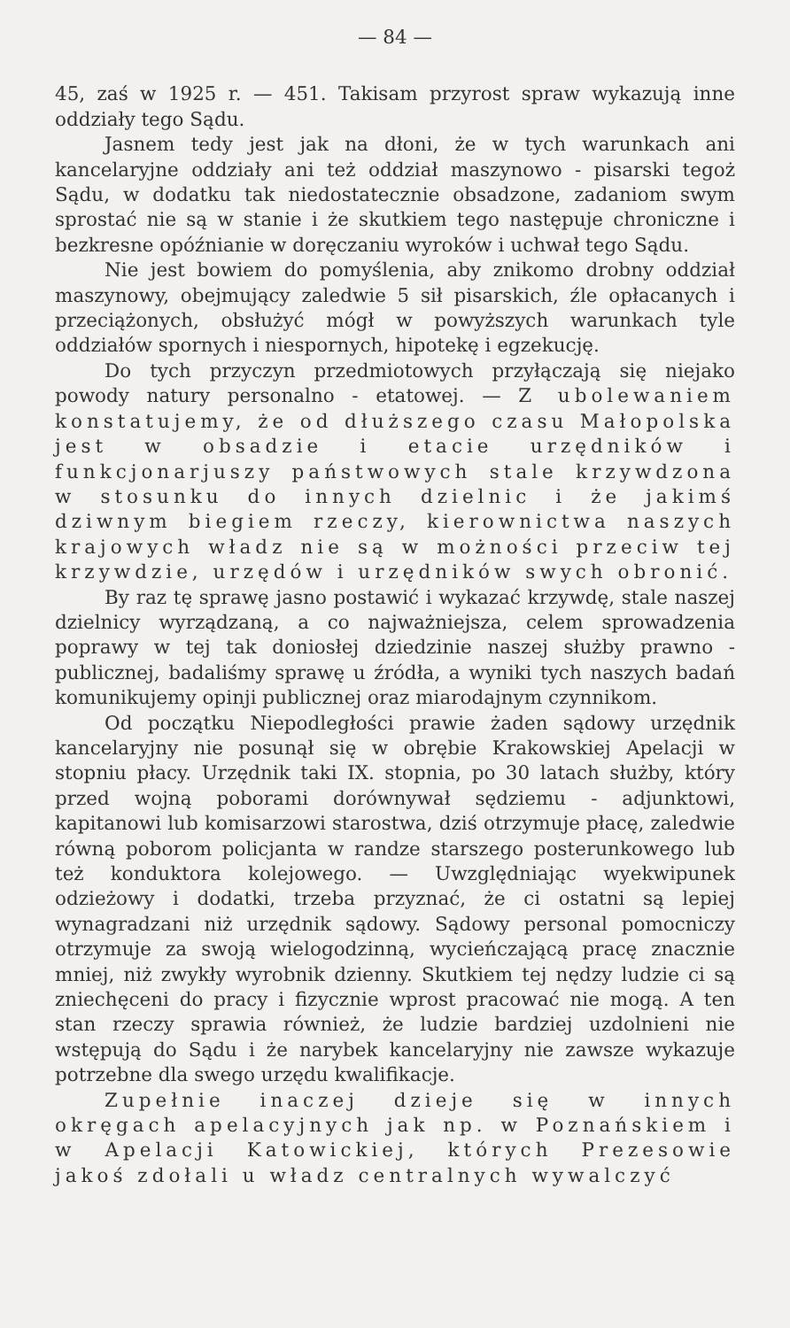— 84 —
45, zaś w 1925 r. — 451. Takisam przyrost spraw wykazują inne oddziały tego Sądu.
Jasnem tedy jest jak na dłoni, że w tych warunkach ani kancelaryjne oddziały ani też oddział maszynowo - pisarski tegoż Sądu, w dodatku tak niedostatecznie obsadzone, zadaniom swym sprostać nie są w stanie i że skutkiem tego następuje chroniczne i bezkresne opóźnianie w doręczaniu wyroków i uchwał tego Sądu.
Nie jest bowiem do pomyślenia, aby znikomo drobny oddział maszynowy, obejmujący zaledwie 5 sił pisarskich, źle opłacanych i przeciążonych, obsłużyć mógł w powyższych warunkach tyle oddziałów spornych i niespornych, hipotekę i egzekucję.
Do tych przyczyn przedmiotowych przyłączają się niejako powody natury personalno - etatowej. — Z ubolewaniem konstatujemy, że od dłuższego czasu Małopolska jest w obsadzie i etacie urzędników i funkcjonarjuszy państwowych stale krzywdzona w stosunku do innych dzielnic i że jakimś dziwnym biegiem rzeczy, kierownictwa naszych krajowych władz nie są w możności przeciw tej krzywdzie, urzędów i urzędników swych obronić.
By raz tę sprawę jasno postawić i wykazać krzywdę, stale naszej dzielnicy wyrządzaną, a co najważniejsza, celem sprowadzenia poprawy w tej tak doniosłej dziedzinie naszej służby prawno - publicznej, badaliśmy sprawę u źródła, a wyniki tych naszych badań komunikujemy opinji publicznej oraz miarodajnym czynnikom.
Od początku Niepodległości prawie żaden sądowy urzędnik kancelaryjny nie posunął się w obrębie Krakowskiej Apelacji w stopniu płacy. Urzędnik taki IX. stopnia, po 30 latach służby, który przed wojną poborami dorównywał sędziemu - adjunktowi, kapitanowi lub komisarzowi starostwa, dziś otrzymuje płacę, zaledwie równą poborom policjanta w randze starszego posterunkowego lub też konduktora kolejowego. — Uwzględniając wyekwipunek odzieżowy i dodatki, trzeba przyznać, że ci ostatni są lepiej wynagradzani niż urzędnik sądowy. Sądowy personal pomocniczy otrzymuje za swoją wielogodzinną, wycieńczającą pracę znacznie mniej, niż zwykły wyrobnik dzienny. Skutkiem tej nędzy ludzie ci są zniechęceni do pracy i fizycznie wprost pracować nie mogą. A ten stan rzeczy sprawia również, że ludzie bardziej uzdolnieni nie wstępują do Sądu i że narybek kancelaryjny nie zawsze wykazuje potrzebne dla swego urzędu kwalifikacje.
Zupełnie inaczej dzieje się w innych okręgach apelacyjnych jak np. w Poznańskiem i w Apelacji Katowickiej, których Prezesowie jakoś zdołali u władz centralnych wywalczyć